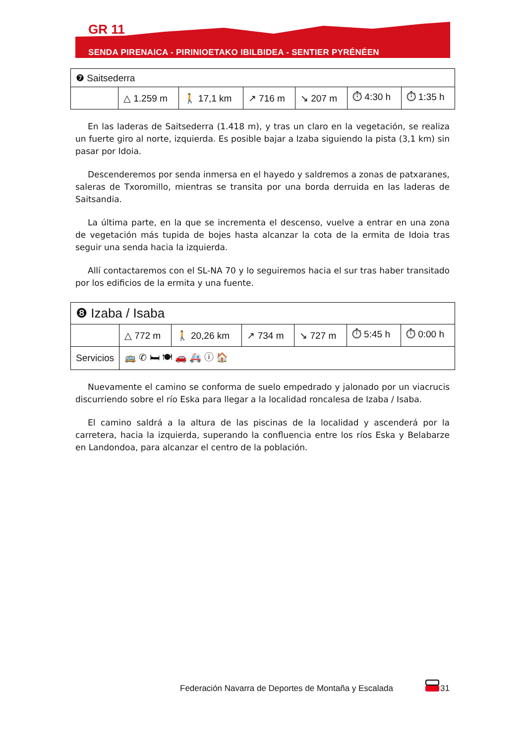GR 11
SENDA PIRENAICA - PIRINIOETAKO IBILBIDEA - SENTIER PYRÉNÉEN
| ❼ Saitsederra | | | | | | |
| | △ 1.259 m | 🚶 17,1 km | ↗ 716 m | ↘ 207 m | ⏱ 4:30 h | ⏱ 1:35 h |
En las laderas de Saitsederra (1.418 m), y tras un claro en la vegetación, se realiza un fuerte giro al norte, izquierda. Es posible bajar a Izaba siguiendo la pista (3,1 km) sin pasar por Idoia.
Descenderemos por senda inmersa en el hayedo y saldremos a zonas de patxaranes, saleras de Txoromillo, mientras se transita por una borda derruida en las laderas de Saitsandia.
La última parte, en la que se incrementa el descenso, vuelve a entrar en una zona de vegetación más tupida de bojes hasta alcanzar la cota de la ermita de Idoia tras seguir una senda hacia la izquierda.
Allí contactaremos con el SL-NA 70 y lo seguiremos hacia el sur tras haber transitado por los edificios de la ermita y una fuente.
| ❽ Izaba / Isaba | | | | | | |
| | △ 772 m | 🚶 20,26 km | ↗ 734 m | ↘ 727 m | ⏱ 5:45 h | ⏱ 0:00 h |
| Servicios | 🚌 ✆ 🛏 🍽 🚗 🚑 ⓘ 🏠 | | | | | |
Nuevamente el camino se conforma de suelo empedrado y jalonado por un viacrucis discurriendo sobre el río Eska para llegar a la localidad roncalesa de Izaba / Isaba.
El camino saldrá a la altura de las piscinas de la localidad y ascenderá por la carretera, hacia la izquierda, superando la confluencia entre los ríos Eska y Belabarze en Landondoa, para alcanzar el centro de la población.
Federación Navarra de Deportes de Montaña y Escalada
31